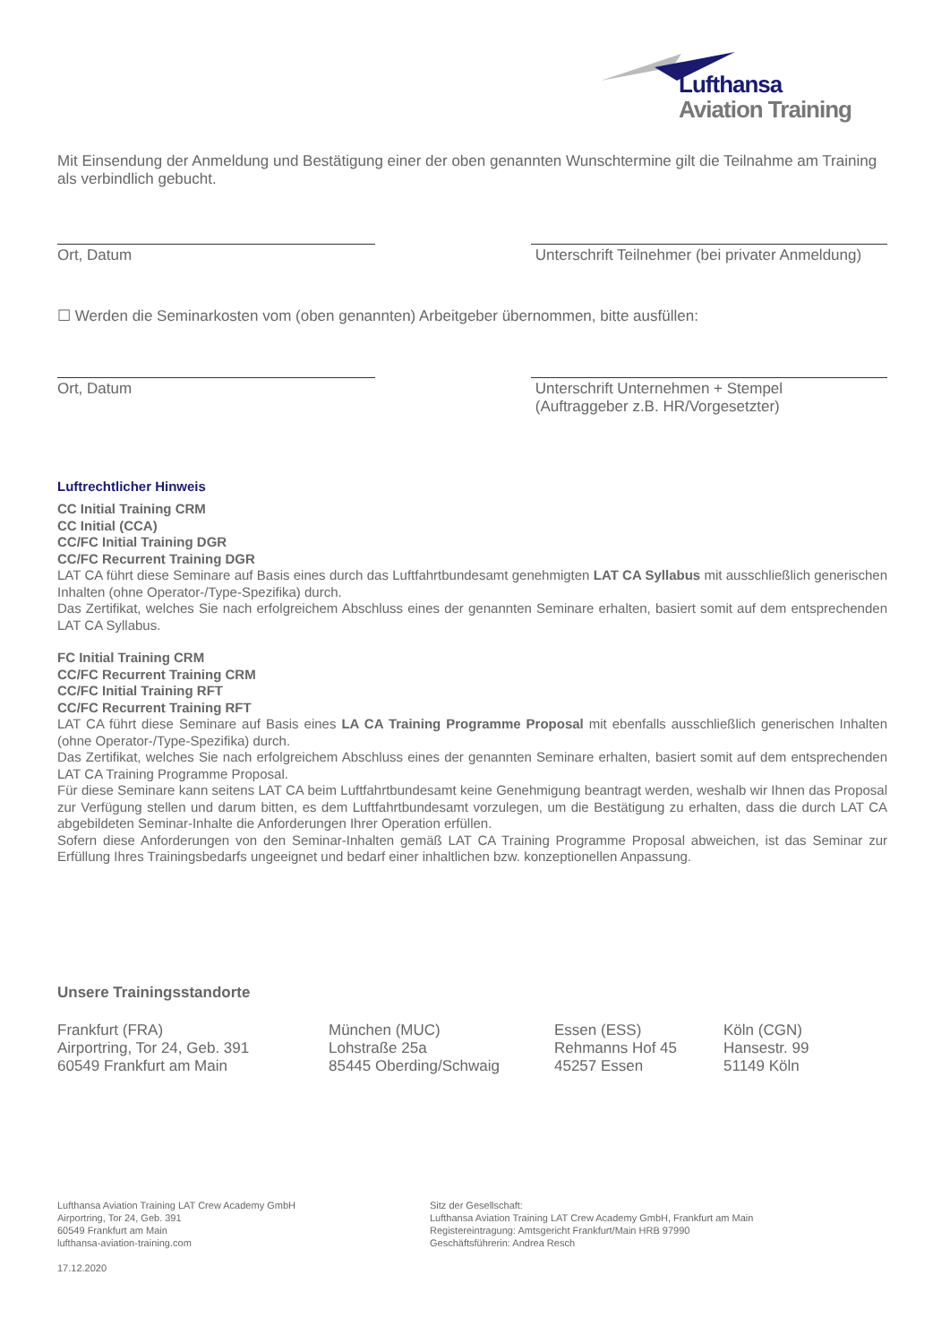Lufthansa
Aviation Training
Mit Einsendung der Anmeldung und Bestätigung einer der oben genannten Wunschtermine gilt die Teilnahme am Training als verbindlich gebucht.
Ort, Datum Unterschrift Teilnehmer (bei privater Anmeldung)
☐ Werden die Seminarkosten vom (oben genannten) Arbeitgeber übernommen, bitte ausfüllen:
Ort, Datum Unterschrift Unternehmen + Stempel
(Auftraggeber z.B. HR/Vorgesetzter)
Luftrechtlicher Hinweis
CC Initial Training CRM
CC Initial (CCA)
CC/FC Initial Training DGR
CC/FC Recurrent Training DGR
LAT CA führt diese Seminare auf Basis eines durch das Luftfahrtbundesamt genehmigten LAT CA Syllabus mit ausschließlich generischen Inhalten (ohne Operator-/Type-Spezifika) durch.
Das Zertifikat, welches Sie nach erfolgreichem Abschluss eines der genannten Seminare erhalten, basiert somit auf dem entsprechenden LAT CA Syllabus.
FC Initial Training CRM
CC/FC Recurrent Training CRM
CC/FC Initial Training RFT
CC/FC Recurrent Training RFT
LAT CA führt diese Seminare auf Basis eines LA CA Training Programme Proposal mit ebenfalls ausschließlich generischen Inhalten (ohne Operator-/Type-Spezifika) durch.
Das Zertifikat, welches Sie nach erfolgreichem Abschluss eines der genannten Seminare erhalten, basiert somit auf dem entsprechenden LAT CA Training Programme Proposal.
Für diese Seminare kann seitens LAT CA beim Luftfahrtbundesamt keine Genehmigung beantragt werden, weshalb wir Ihnen das Proposal zur Verfügung stellen und darum bitten, es dem Luftfahrtbundesamt vorzulegen, um die Bestätigung zu erhalten, dass die durch LAT CA abgebildeten Seminar-Inhalte die Anforderungen Ihrer Operation erfüllen.
Sofern diese Anforderungen von den Seminar-Inhalten gemäß LAT CA Training Programme Proposal abweichen, ist das Seminar zur Erfüllung Ihres Trainingsbedarfs ungeeignet und bedarf einer inhaltlichen bzw. konzeptionellen Anpassung.
Unsere Trainingsstandorte
Frankfurt (FRA)
Airportring, Tor 24, Geb. 391
60549 Frankfurt am Main
München (MUC)
Lohstraße 25a
85445 Oberding/Schwaig
Essen (ESS)
Rehmanns Hof 45
45257 Essen
Köln (CGN)
Hansestr. 99
51149 Köln
Lufthansa Aviation Training LAT Crew Academy GmbH
Airportring, Tor 24, Geb. 391
60549 Frankfurt am Main
lufthansa-aviation-training.com
17.12.2020
Sitz der Gesellschaft:
Lufthansa Aviation Training LAT Crew Academy GmbH, Frankfurt am Main
Registereintragung: Amtsgericht Frankfurt/Main HRB 97990
Geschäftsführerin: Andrea Resch